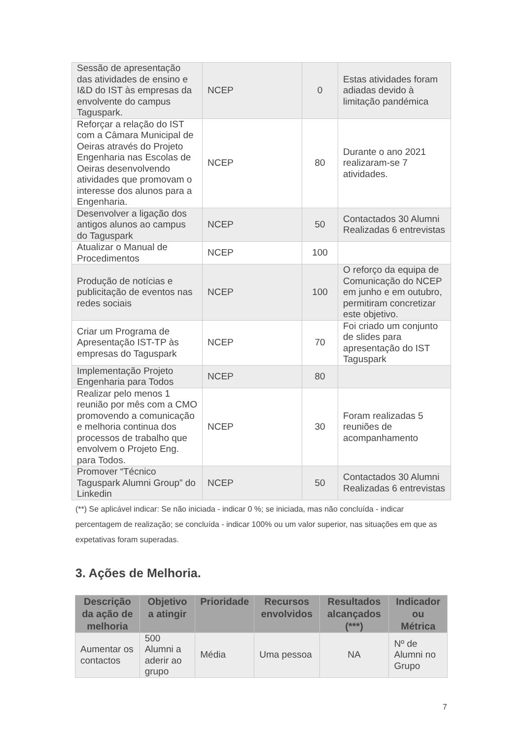| Sessão de apresentação das atividades de ensino e I&D do IST às empresas da envolvente do campus Taguspark. | NCEP | 0 | Estas atividades foram adiadas devido à limitação pandémica |
| Reforçar a relação do IST com a Câmara Municipal de Oeiras através do Projeto Engenharia nas Escolas de Oeiras desenvolvendo atividades que promovam o interesse dos alunos para a Engenharia. | NCEP | 80 | Durante o ano 2021 realizaram-se 7 atividades. |
| Desenvolver a ligação dos antigos alunos ao campus do Taguspark | NCEP | 50 | Contactados 30 Alumni Realizadas 6 entrevistas |
| Atualizar o Manual de Procedimentos | NCEP | 100 | |
| Produção de notícias e publicitação de eventos nas redes sociais | NCEP | 100 | O reforço da equipa de Comunicação do NCEP em junho e em outubro, permitiram concretizar este objetivo. |
| Criar um Programa de Apresentação IST-TP às empresas do Taguspark | NCEP | 70 | Foi criado um conjunto de slides para apresentação do IST Taguspark |
| Implementação Projeto Engenharia para Todos | NCEP | 80 | |
| Realizar pelo menos 1 reunião por mês com a CMO promovendo a comunicação e melhoria continua dos processos de trabalho que envolvem o Projeto Eng. para Todos. | NCEP | 30 | Foram realizadas 5 reuniões de acompanhamento |
| Promover “Técnico Taguspark Alumni Group” do Linkedin | NCEP | 50 | Contactados 30 Alumni Realizadas 6 entrevistas |
(**) Se aplicável indicar: Se não iniciada - indicar 0 %; se iniciada, mas não concluída - indicar percentagem de realização; se concluída - indicar 100% ou um valor superior, nas situações em que as expetativas foram superadas.
3. Ações de Melhoria.
| Descrição da ação de melhoria | Objetivo a atingir | Prioridade | Recursos envolvidos | Resultados alcançados (***) | Indicador ou Métrica |
| --- | --- | --- | --- | --- | --- |
| Aumentar os contactos | 500 Alumni a aderir ao grupo | Média | Uma pessoa | NA | Nº de Alumni no Grupo |
7